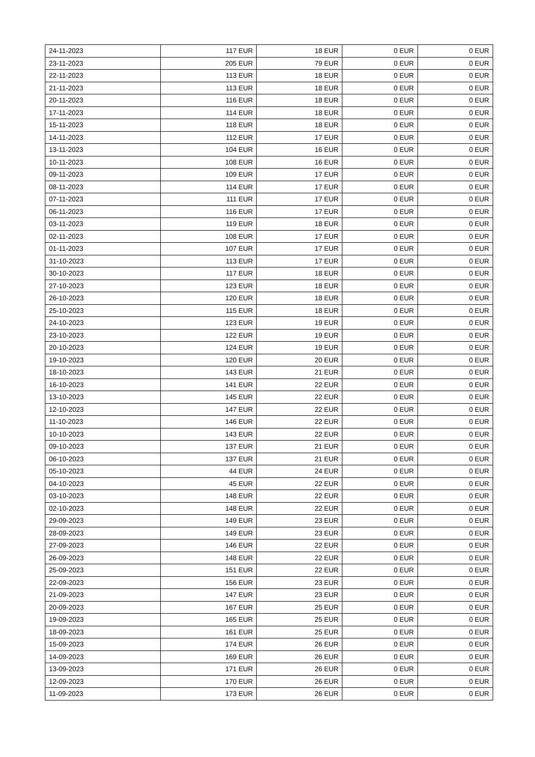| 24-11-2023 | 117 EUR | 18 EUR | 0 EUR | 0 EUR |
| 23-11-2023 | 205 EUR | 79 EUR | 0 EUR | 0 EUR |
| 22-11-2023 | 113 EUR | 18 EUR | 0 EUR | 0 EUR |
| 21-11-2023 | 113 EUR | 18 EUR | 0 EUR | 0 EUR |
| 20-11-2023 | 116 EUR | 18 EUR | 0 EUR | 0 EUR |
| 17-11-2023 | 114 EUR | 18 EUR | 0 EUR | 0 EUR |
| 15-11-2023 | 118 EUR | 18 EUR | 0 EUR | 0 EUR |
| 14-11-2023 | 112 EUR | 17 EUR | 0 EUR | 0 EUR |
| 13-11-2023 | 104 EUR | 16 EUR | 0 EUR | 0 EUR |
| 10-11-2023 | 108 EUR | 16 EUR | 0 EUR | 0 EUR |
| 09-11-2023 | 109 EUR | 17 EUR | 0 EUR | 0 EUR |
| 08-11-2023 | 114 EUR | 17 EUR | 0 EUR | 0 EUR |
| 07-11-2023 | 111 EUR | 17 EUR | 0 EUR | 0 EUR |
| 06-11-2023 | 116 EUR | 17 EUR | 0 EUR | 0 EUR |
| 03-11-2023 | 119 EUR | 18 EUR | 0 EUR | 0 EUR |
| 02-11-2023 | 108 EUR | 17 EUR | 0 EUR | 0 EUR |
| 01-11-2023 | 107 EUR | 17 EUR | 0 EUR | 0 EUR |
| 31-10-2023 | 113 EUR | 17 EUR | 0 EUR | 0 EUR |
| 30-10-2023 | 117 EUR | 18 EUR | 0 EUR | 0 EUR |
| 27-10-2023 | 123 EUR | 18 EUR | 0 EUR | 0 EUR |
| 26-10-2023 | 120 EUR | 18 EUR | 0 EUR | 0 EUR |
| 25-10-2023 | 115 EUR | 18 EUR | 0 EUR | 0 EUR |
| 24-10-2023 | 123 EUR | 19 EUR | 0 EUR | 0 EUR |
| 23-10-2023 | 122 EUR | 19 EUR | 0 EUR | 0 EUR |
| 20-10-2023 | 124 EUR | 19 EUR | 0 EUR | 0 EUR |
| 19-10-2023 | 120 EUR | 20 EUR | 0 EUR | 0 EUR |
| 18-10-2023 | 143 EUR | 21 EUR | 0 EUR | 0 EUR |
| 16-10-2023 | 141 EUR | 22 EUR | 0 EUR | 0 EUR |
| 13-10-2023 | 145 EUR | 22 EUR | 0 EUR | 0 EUR |
| 12-10-2023 | 147 EUR | 22 EUR | 0 EUR | 0 EUR |
| 11-10-2023 | 146 EUR | 22 EUR | 0 EUR | 0 EUR |
| 10-10-2023 | 143 EUR | 22 EUR | 0 EUR | 0 EUR |
| 09-10-2023 | 137 EUR | 21 EUR | 0 EUR | 0 EUR |
| 06-10-2023 | 137 EUR | 21 EUR | 0 EUR | 0 EUR |
| 05-10-2023 | 44 EUR | 24 EUR | 0 EUR | 0 EUR |
| 04-10-2023 | 45 EUR | 22 EUR | 0 EUR | 0 EUR |
| 03-10-2023 | 148 EUR | 22 EUR | 0 EUR | 0 EUR |
| 02-10-2023 | 148 EUR | 22 EUR | 0 EUR | 0 EUR |
| 29-09-2023 | 149 EUR | 23 EUR | 0 EUR | 0 EUR |
| 28-09-2023 | 149 EUR | 23 EUR | 0 EUR | 0 EUR |
| 27-09-2023 | 146 EUR | 22 EUR | 0 EUR | 0 EUR |
| 26-09-2023 | 148 EUR | 22 EUR | 0 EUR | 0 EUR |
| 25-09-2023 | 151 EUR | 22 EUR | 0 EUR | 0 EUR |
| 22-09-2023 | 156 EUR | 23 EUR | 0 EUR | 0 EUR |
| 21-09-2023 | 147 EUR | 23 EUR | 0 EUR | 0 EUR |
| 20-09-2023 | 167 EUR | 25 EUR | 0 EUR | 0 EUR |
| 19-09-2023 | 165 EUR | 25 EUR | 0 EUR | 0 EUR |
| 18-09-2023 | 161 EUR | 25 EUR | 0 EUR | 0 EUR |
| 15-09-2023 | 174 EUR | 26 EUR | 0 EUR | 0 EUR |
| 14-09-2023 | 169 EUR | 26 EUR | 0 EUR | 0 EUR |
| 13-09-2023 | 171 EUR | 26 EUR | 0 EUR | 0 EUR |
| 12-09-2023 | 170 EUR | 26 EUR | 0 EUR | 0 EUR |
| 11-09-2023 | 173 EUR | 26 EUR | 0 EUR | 0 EUR |